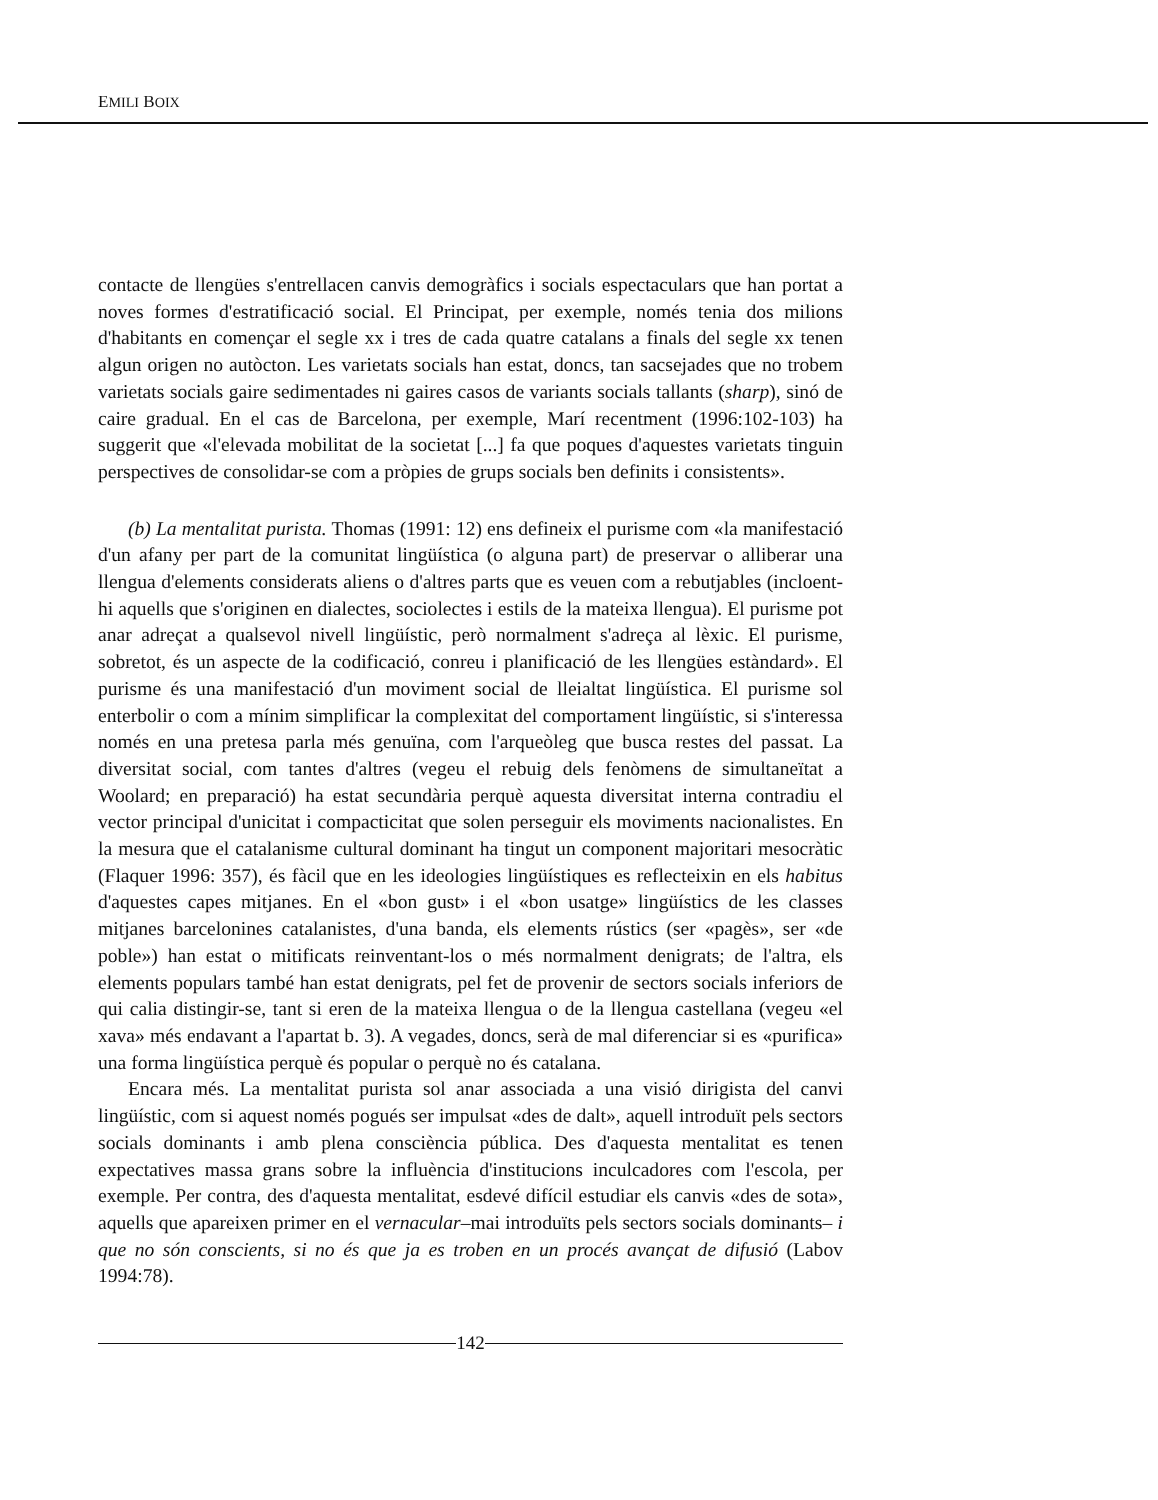EMILI BOIX
contacte de llengües s'entrellacen canvis demogràfics i socials espectaculars que han portat a noves formes d'estratificació social. El Principat, per exemple, només tenia dos milions d'habitants en començar el segle xx i tres de cada quatre catalans a finals del segle xx tenen algun origen no autòcton. Les varietats socials han estat, doncs, tan sacsejades que no trobem varietats socials gaire sedimentades ni gaires casos de variants socials tallants (sharp), sinó de caire gradual. En el cas de Barcelona, per exemple, Marí recentment (1996:102-103) ha suggerit que «l'elevada mobilitat de la societat [...] fa que poques d'aquestes varietats tinguin perspectives de consolidar-se com a pròpies de grups socials ben definits i consistents».
(b) La mentalitat purista. Thomas (1991: 12) ens defineix el purisme com «la manifestació d'un afany per part de la comunitat lingüística (o alguna part) de preservar o alliberar una llengua d'elements considerats aliens o d'altres parts que es veuen com a rebutjables (incloent-hi aquells que s'originen en dialectes, sociolectes i estils de la mateixa llengua). El purisme pot anar adreçat a qualsevol nivell lingüístic, però normalment s'adreça al lèxic. El purisme, sobretot, és un aspecte de la codificació, conreu i planificació de les llengües estàndard». El purisme és una manifestació d'un moviment social de lleialtat lingüística. El purisme sol enterbolir o com a mínim simplificar la complexitat del comportament lingüístic, si s'interessa només en una pretesa parla més genuïna, com l'arqueòleg que busca restes del passat. La diversitat social, com tantes d'altres (vegeu el rebuig dels fenòmens de simultaneïtat a Woolard; en preparació) ha estat secundària perquè aquesta diversitat interna contradiu el vector principal d'unicitat i compacticitat que solen perseguir els moviments nacionalistes. En la mesura que el catalanisme cultural dominant ha tingut un component majoritari mesocràtic (Flaquer 1996: 357), és fàcil que en les ideologies lingüístiques es reflecteixin en els habitus d'aquestes capes mitjanes. En el «bon gust» i el «bon usatge» lingüístics de les classes mitjanes barcelonines catalanistes, d'una banda, els elements rústics (ser «pagès», ser «de poble») han estat o mitificats reinventant-los o més normalment denigrats; de l'altra, els elements populars també han estat denigrats, pel fet de provenir de sectors socials inferiors de qui calia distingir-se, tant si eren de la mateixa llengua o de la llengua castellana (vegeu «el xava» més endavant a l'apartat b. 3). A vegades, doncs, serà de mal diferenciar si es «purifica» una forma lingüística perquè és popular o perquè no és catalana.
Encara més. La mentalitat purista sol anar associada a una visió dirigista del canvi lingüístic, com si aquest només pogués ser impulsat «des de dalt», aquell introduït pels sectors socials dominants i amb plena consciència pública. Des d'aquesta mentalitat es tenen expectatives massa grans sobre la influència d'institucions inculcadores com l'escola, per exemple. Per contra, des d'aquesta mentalitat, esdevé difícil estudiar els canvis «des de sota», aquells que apareixen primer en el vernacular–mai introduïts pels sectors socials dominants– i que no són conscients, si no és que ja es troben en un procés avançat de difusió (Labov 1994:78).
142